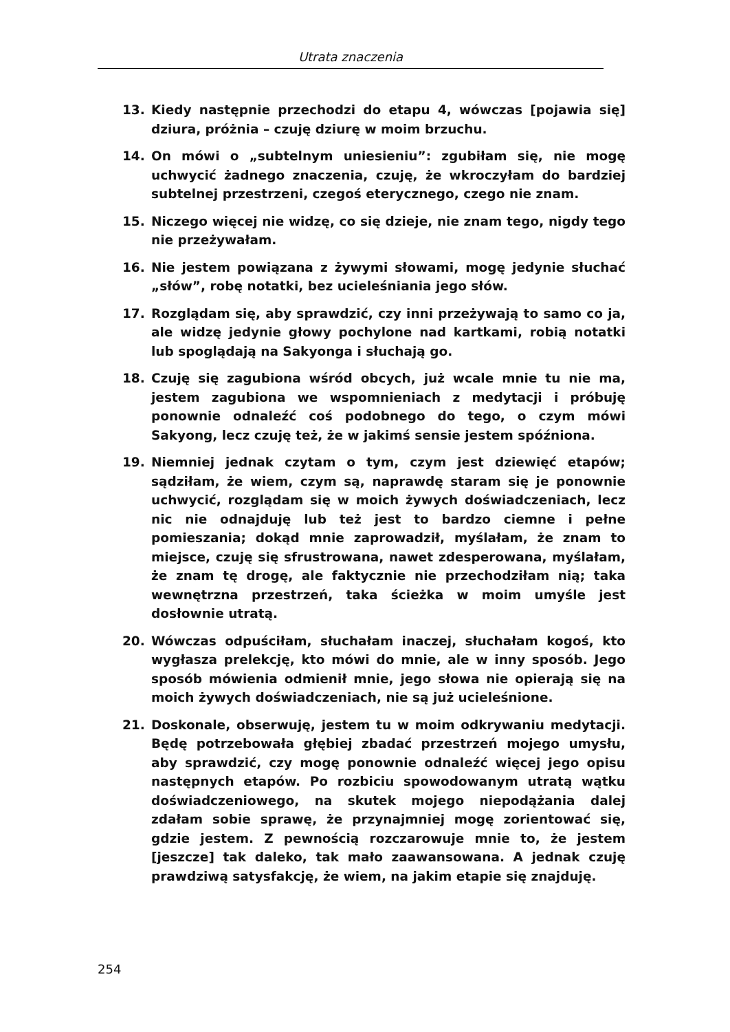Utrata znaczenia
13. Kiedy następnie przechodzi do etapu 4, wówczas [pojawia się] dziura, próżnia – czuję dziurę w moim brzuchu.
14. On mówi o „subtelnym uniesieniu”: zgubiłam się, nie mogę uchwycić żadnego znaczenia, czuję, że wkroczyłam do bardziej subtelnej przestrzeni, czegoś eterycznego, czego nie znam.
15. Niczego więcej nie widzę, co się dzieje, nie znam tego, nigdy tego nie przeżywałam.
16. Nie jestem powiązana z żywymi słowami, mogę jedynie słuchać „słów”, robę notatki, bez ucieleśniania jego słów.
17. Rozglądam się, aby sprawdzić, czy inni przeżywają to samo co ja, ale widzę jedynie głowy pochylone nad kartkami, robią notatki lub spoglądają na Sakyonga i słuchają go.
18. Czuję się zagubiona wśród obcych, już wcale mnie tu nie ma, jestem zagubiona we wspomnieniach z medytacji i próbuję ponownie odnaleźć coś podobnego do tego, o czym mówi Sakyong, lecz czuję też, że w jakimś sensie jestem spóźniona.
19. Niemniej jednak czytam o tym, czym jest dziewięć etapów; sądziłam, że wiem, czym są, naprawdę staram się je ponownie uchwycić, rozglądam się w moich żywych doświadczeniach, lecz nic nie odnajduję lub też jest to bardzo ciemne i pełne pomieszania; dokąd mnie zaprowadził, myślałam, że znam to miejsce, czuję się sfrustrowana, nawet zdesperowana, myślałam, że znam tę drogę, ale faktycznie nie przechodziłam nią; taka wewnętrzna przestrzeń, taka ścieżka w moim umyśle jest dosłownie utratą.
20. Wówczas odpuściłam, słuchałam inaczej, słuchałam kogoś, kto wygłasza prelekcję, kto mówi do mnie, ale w inny sposób. Jego sposób mówienia odmienił mnie, jego słowa nie opierają się na moich żywych doświadczeniach, nie są już ucieleśnione.
21. Doskonale, obserwuję, jestem tu w moim odkrywaniu medytacji. Będę potrzebowała głębiej zbadać przestrzeń mojego umysłu, aby sprawdzić, czy mogę ponownie odnaleźć więcej jego opisu następnych etapów. Po rozbiciu spowodowanym utratą wątku doświadczeniowego, na skutek mojego niepodążania dalej zdałam sobie sprawę, że przynajmniej mogę zorientować się, gdzie jestem. Z pewnością rozczarowuje mnie to, że jestem [jeszcze] tak daleko, tak mało zaawansowana. A jednak czuję prawdziwą satysfakcję, że wiem, na jakim etapie się znajduję.
254